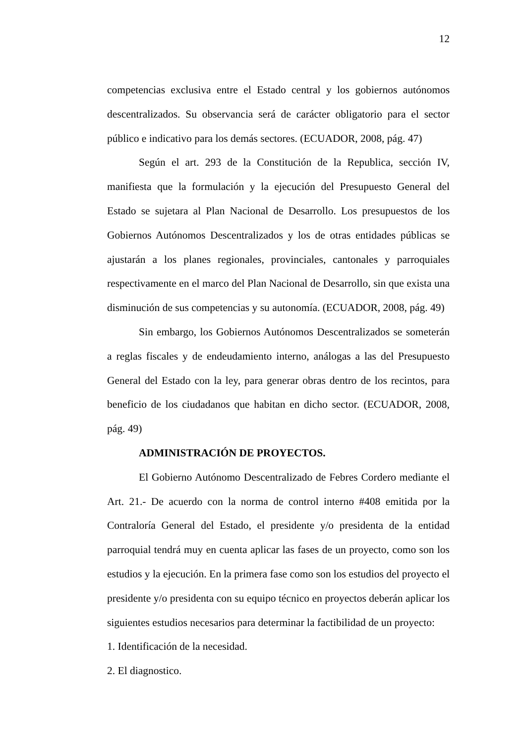12
competencias exclusiva entre el Estado central y los gobiernos autónomos descentralizados. Su observancia será de carácter obligatorio para el sector público e indicativo para los demás sectores. (ECUADOR, 2008, pág. 47)
Según el art. 293 de la Constitución de la Republica, sección IV, manifiesta que la formulación y la ejecución del Presupuesto General del Estado se sujetara al Plan Nacional de Desarrollo. Los presupuestos de los Gobiernos Autónomos Descentralizados y los de otras entidades públicas se ajustarán a los planes regionales, provinciales, cantonales y parroquiales respectivamente en el marco del Plan Nacional de Desarrollo, sin que exista una disminución de sus competencias y su autonomía. (ECUADOR, 2008, pág. 49)
Sin embargo, los Gobiernos Autónomos Descentralizados se someterán a reglas fiscales y de endeudamiento interno, análogas a las del Presupuesto General del Estado con la ley, para generar obras dentro de los recintos, para beneficio de los ciudadanos que habitan en dicho sector. (ECUADOR, 2008, pág. 49)
ADMINISTRACIÓN DE PROYECTOS.
El Gobierno Autónomo Descentralizado de Febres Cordero mediante el Art. 21.- De acuerdo con la norma de control interno #408 emitida por la Contraloría General del Estado, el presidente y/o presidenta de la entidad parroquial tendrá muy en cuenta aplicar las fases de un proyecto, como son los estudios y la ejecución. En la primera fase como son los estudios del proyecto el presidente y/o presidenta con su equipo técnico en proyectos deberán aplicar los siguientes estudios necesarios para determinar la factibilidad de un proyecto:
1. Identificación de la necesidad.
2. El diagnostico.